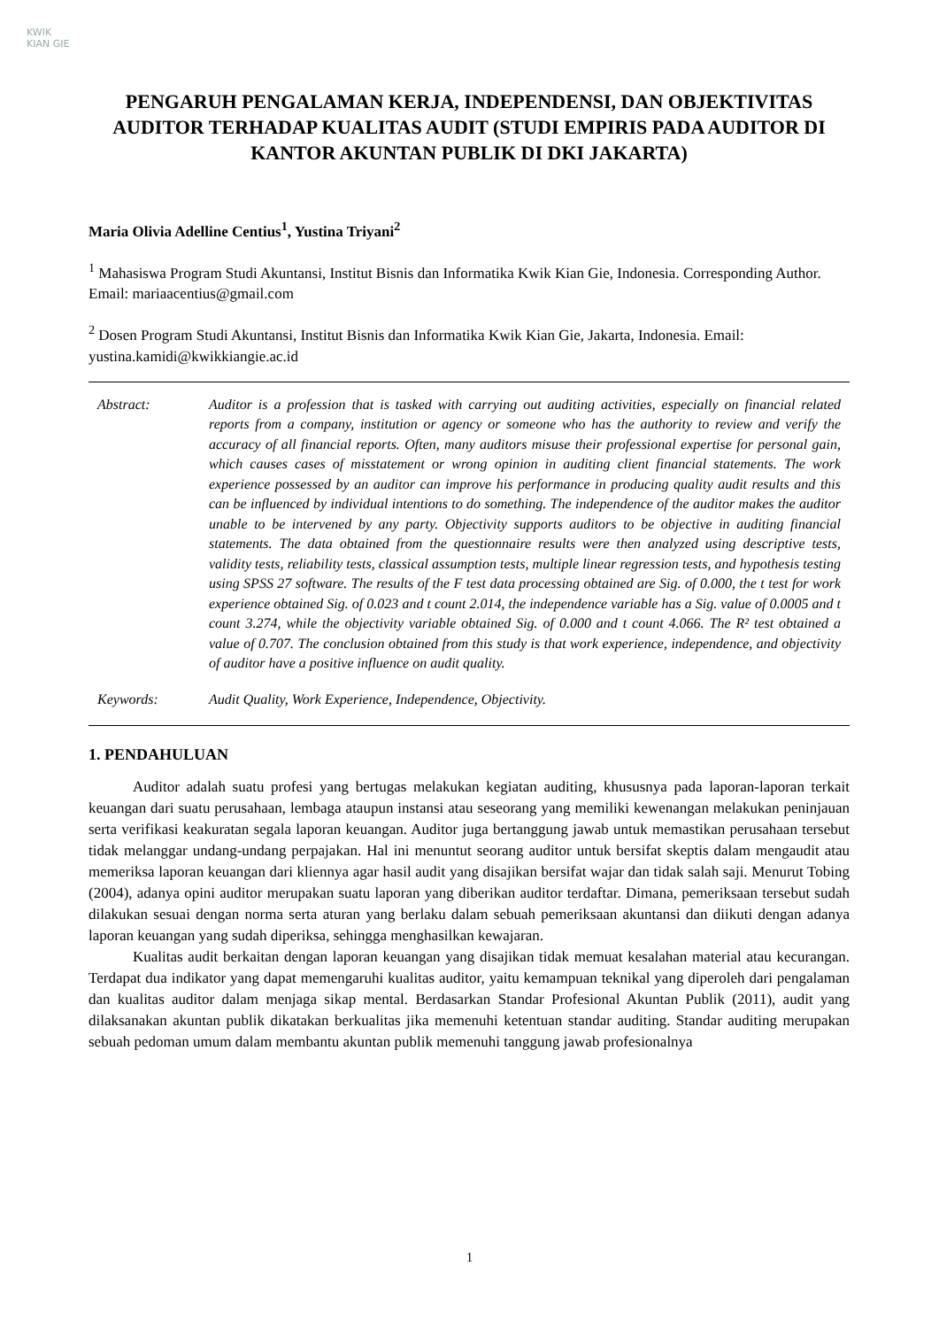KWIK KIAN GIE
PENGARUH PENGALAMAN KERJA, INDEPENDENSI, DAN OBJEKTIVITAS AUDITOR TERHADAP KUALITAS AUDIT (STUDI EMPIRIS PADA AUDITOR DI KANTOR AKUNTAN PUBLIK DI DKI JAKARTA)
Maria Olivia Adelline Centius<sup>1</sup>, Yustina Triyani<sup>2</sup>
<sup>1</sup> Mahasiswa Program Studi Akuntansi, Institut Bisnis dan Informatika Kwik Kian Gie, Indonesia. Corresponding Author. Email: mariaacentius@gmail.com
<sup>2</sup> Dosen Program Studi Akuntansi, Institut Bisnis dan Informatika Kwik Kian Gie, Jakarta, Indonesia. Email: yustina.kamidi@kwikkiangie.ac.id
Abstract: Auditor is a profession that is tasked with carrying out auditing activities, especially on financial related reports from a company, institution or agency or someone who has the authority to review and verify the accuracy of all financial reports. Often, many auditors misuse their professional expertise for personal gain, which causes cases of misstatement or wrong opinion in auditing client financial statements. The work experience possessed by an auditor can improve his performance in producing quality audit results and this can be influenced by individual intentions to do something. The independence of the auditor makes the auditor unable to be intervened by any party. Objectivity supports auditors to be objective in auditing financial statements. The data obtained from the questionnaire results were then analyzed using descriptive tests, validity tests, reliability tests, classical assumption tests, multiple linear regression tests, and hypothesis testing using SPSS 27 software. The results of the F test data processing obtained are Sig. of 0.000, the t test for work experience obtained Sig. of 0.023 and t count 2.014, the independence variable has a Sig. value of 0.0005 and t count 3.274, while the objectivity variable obtained Sig. of 0.000 and t count 4.066. The R² test obtained a value of 0.707. The conclusion obtained from this study is that work experience, independence, and objectivity of auditor have a positive influence on audit quality.
Keywords: Audit Quality, Work Experience, Independence, Objectivity.
1. PENDAHULUAN
Auditor adalah suatu profesi yang bertugas melakukan kegiatan auditing, khususnya pada laporan-laporan terkait keuangan dari suatu perusahaan, lembaga ataupun instansi atau seseorang yang memiliki kewenangan melakukan peninjauan serta verifikasi keakuratan segala laporan keuangan. Auditor juga bertanggung jawab untuk memastikan perusahaan tersebut tidak melanggar undang-undang perpajakan. Hal ini menuntut seorang auditor untuk bersifat skeptis dalam mengaudit atau memeriksa laporan keuangan dari kliennya agar hasil audit yang disajikan bersifat wajar dan tidak salah saji. Menurut Tobing (2004), adanya opini auditor merupakan suatu laporan yang diberikan auditor terdaftar. Dimana, pemeriksaan tersebut sudah dilakukan sesuai dengan norma serta aturan yang berlaku dalam sebuah pemeriksaan akuntansi dan diikuti dengan adanya laporan keuangan yang sudah diperiksa, sehingga menghasilkan kewajaran.
Kualitas audit berkaitan dengan laporan keuangan yang disajikan tidak memuat kesalahan material atau kecurangan. Terdapat dua indikator yang dapat memengaruhi kualitas auditor, yaitu kemampuan teknikal yang diperoleh dari pengalaman dan kualitas auditor dalam menjaga sikap mental. Berdasarkan Standar Profesional Akuntan Publik (2011), audit yang dilaksanakan akuntan publik dikatakan berkualitas jika memenuhi ketentuan standar auditing. Standar auditing merupakan sebuah pedoman umum dalam membantu akuntan publik memenuhi tanggung jawab profesionalnya
1